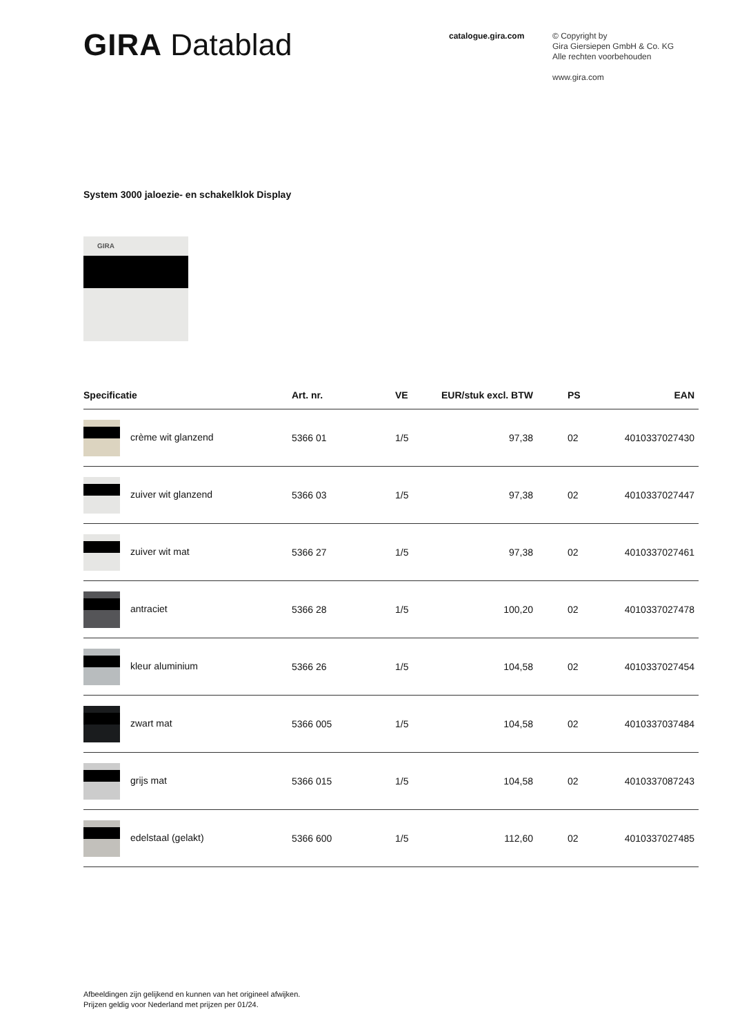GIRA Datablad
catalogue.gira.com
© Copyright by
Gira Giersiepen GmbH & Co. KG
Alle rechten voorbehouden
www.gira.com
System 3000 jaloezie- en schakelklok Display
GIRA
| Specificatie | Art. nr. | VE | EUR/stuk excl. BTW | PS | EAN |
| --- | --- | --- | --- | --- | --- |
| crème wit glanzend | 5366 01 | 1/5 | 97,38 | 02 | 4010337027430 |
| zuiver wit glanzend | 5366 03 | 1/5 | 97,38 | 02 | 4010337027447 |
| zuiver wit mat | 5366 27 | 1/5 | 97,38 | 02 | 4010337027461 |
| antraciet | 5366 28 | 1/5 | 100,20 | 02 | 4010337027478 |
| kleur aluminium | 5366 26 | 1/5 | 104,58 | 02 | 4010337027454 |
| zwart mat | 5366 005 | 1/5 | 104,58 | 02 | 4010337037484 |
| grijs mat | 5366 015 | 1/5 | 104,58 | 02 | 4010337087243 |
| edelstaal (gelakt) | 5366 600 | 1/5 | 112,60 | 02 | 4010337027485 |
Afbeeldingen zijn gelijkend en kunnen van het origineel afwijken.
Prijzen geldig voor Nederland met prijzen per 01/24.